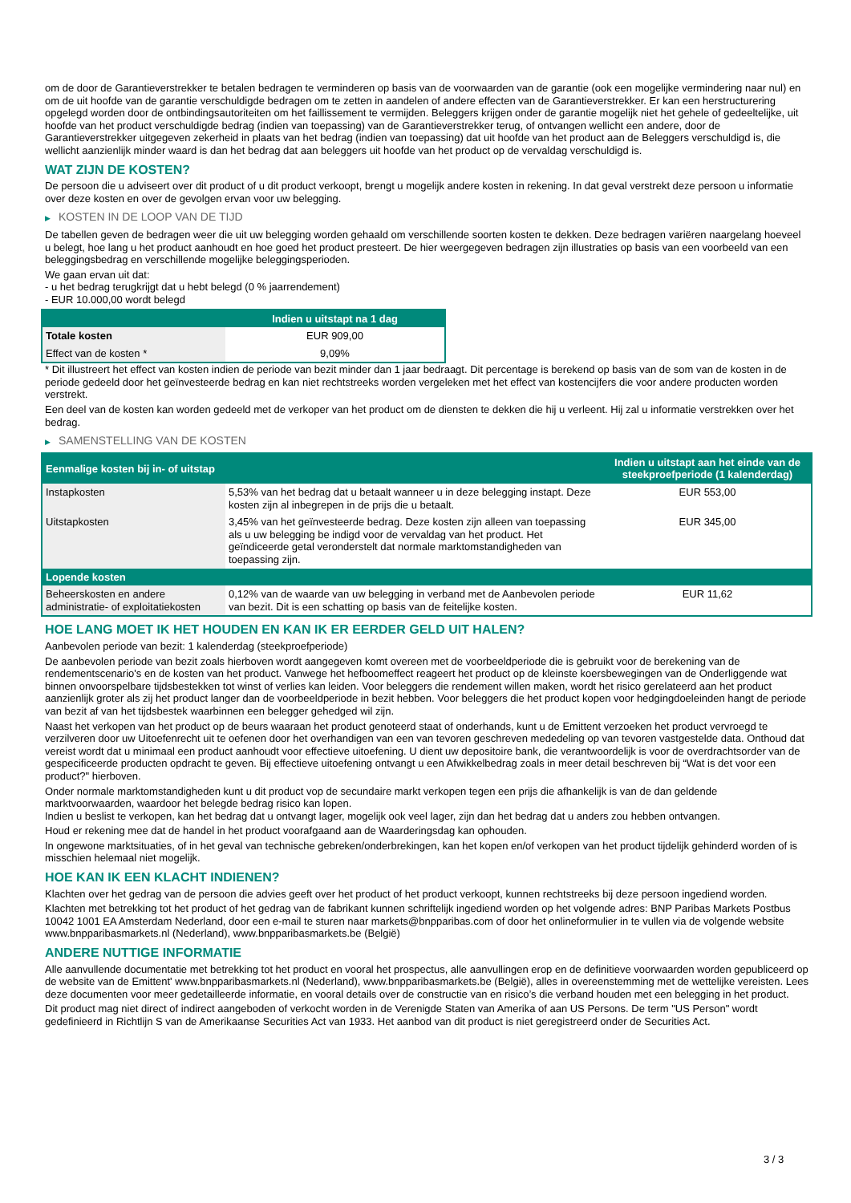om de door de Garantieverstrekker te betalen bedragen te verminderen op basis van de voorwaarden van de garantie (ook een mogelijke vermindering naar nul) en om de uit hoofde van de garantie verschuldigde bedragen om te zetten in aandelen of andere effecten van de Garantieverstrekker. Er kan een herstructurering opgelegd worden door de ontbindingsautoriteiten om het faillissement te vermijden. Beleggers krijgen onder de garantie mogelijk niet het gehele of gedeeltelijke, uit hoofde van het product verschuldigde bedrag (indien van toepassing) van de Garantieverstrekker terug, of ontvangen wellicht een andere, door de Garantieverstrekker uitgegeven zekerheid in plaats van het bedrag (indien van toepassing) dat uit hoofde van het product aan de Beleggers verschuldigd is, die wellicht aanzienlijk minder waard is dan het bedrag dat aan beleggers uit hoofde van het product op de vervaldag verschuldigd is.
WAT ZIJN DE KOSTEN?
De persoon die u adviseert over dit product of u dit product verkoopt, brengt u mogelijk andere kosten in rekening. In dat geval verstrekt deze persoon u informatie over deze kosten en over de gevolgen ervan voor uw belegging.
▶ KOSTEN IN DE LOOP VAN DE TIJD
De tabellen geven de bedragen weer die uit uw belegging worden gehaald om verschillende soorten kosten te dekken. Deze bedragen variëren naargelang hoeveel u belegt, hoe lang u het product aanhoudt en hoe goed het product presteert. De hier weergegeven bedragen zijn illustraties op basis van een voorbeeld van een beleggingsbedrag en verschillende mogelijke beleggingsperioden.
We gaan ervan uit dat:
- u het bedrag terugkrijgt dat u hebt belegd (0 % jaarrendement)
- EUR 10.000,00 wordt belegd
| | Indien u uitstapt na 1 dag |
| --- | --- |
| Totale kosten | EUR 909,00 |
| Effect van de kosten * | 9,09% |
* Dit illustreert het effect van kosten indien de periode van bezit minder dan 1 jaar bedraagt. Dit percentage is berekend op basis van de som van de kosten in de periode gedeeld door het geïnvesteerde bedrag en kan niet rechtstreeks worden vergeleken met het effect van kostencijfers die voor andere producten worden verstrekt.
Een deel van de kosten kan worden gedeeld met de verkoper van het product om de diensten te dekken die hij u verleent. Hij zal u informatie verstrekken over het bedrag.
▶ SAMENSTELLING VAN DE KOSTEN
| Eenmalige kosten bij in- of uitstap | | Indien u uitstapt aan het einde van de steekproefperiode (1 kalenderdag) |
| --- | --- | --- |
| Instapkosten | 5,53% van het bedrag dat u betaalt wanneer u in deze belegging instapt. Deze kosten zijn al inbegrepen in de prijs die u betaalt. | EUR 553,00 |
| Uitstapkosten | 3,45% van het geïnvesteerde bedrag. Deze kosten zijn alleen van toepassing als u uw belegging be indigd voor de vervaldag van het product. Het geïndiceerde getal veronderstelt dat normale marktomstandigheden van toepassing zijn. | EUR 345,00 |
| Lopende kosten | | |
| Beheerskosten en andere administratie- of exploitatiekosten | 0,12% van de waarde van uw belegging in verband met de Aanbevolen periode van bezit. Dit is een schatting op basis van de feitelijke kosten. | EUR 11,62 |
HOE LANG MOET IK HET HOUDEN EN KAN IK ER EERDER GELD UIT HALEN?
Aanbevolen periode van bezit: 1 kalenderdag (steekproefperiode)
De aanbevolen periode van bezit zoals hierboven wordt aangegeven komt overeen met de voorbeeldperiode die is gebruikt voor de berekening van de rendementscenario's en de kosten van het product. Vanwege het hefboomeffect reageert het product op de kleinste koersbewegingen van de Onderliggende wat binnen onvoorspelbare tijdsbestekken tot winst of verlies kan leiden. Voor beleggers die rendement willen maken, wordt het risico gerelateerd aan het product aanzienlijk groter als zij het product langer dan de voorbeeldperiode in bezit hebben. Voor beleggers die het product kopen voor hedgingdoeleinden hangt de periode van bezit af van het tijdsbestek waarbinnen een belegger gehedged wil zijn.
Naast het verkopen van het product op de beurs waaraan het product genoteerd staat of onderhands, kunt u de Emittent verzoeken het product vervroegd te verzilveren door uw Uitoefenrecht uit te oefenen door het overhandigen van een van tevoren geschreven mededeling op van tevoren vastgestelde data. Onthoud dat vereist wordt dat u minimaal een product aanhoudt voor effectieve uitoefening. U dient uw depositoire bank, die verantwoordelijk is voor de overdrachtsorder van de gespecificeerde producten opdracht te geven. Bij effectieve uitoefening ontvangt u een Afwikkelbedrag zoals in meer detail beschreven bij “Wat is det voor een product?" hierboven.
Onder normale marktomstandigheden kunt u dit product vop de secundaire markt verkopen tegen een prijs die afhankelijk is van de dan geldende marktvoorwaarden, waardoor het belegde bedrag risico kan lopen.
Indien u beslist te verkopen, kan het bedrag dat u ontvangt lager, mogelijk ook veel lager, zijn dan het bedrag dat u anders zou hebben ontvangen.
Houd er rekening mee dat de handel in het product voorafgaand aan de Waarderingsdag kan ophouden.
In ongewone marktsituaties, of in het geval van technische gebreken/onderbrekingen, kan het kopen en/of verkopen van het product tijdelijk gehinderd worden of is misschien helemaal niet mogelijk.
HOE KAN IK EEN KLACHT INDIENEN?
Klachten over het gedrag van de persoon die advies geeft over het product of het product verkoopt, kunnen rechtstreeks bij deze persoon ingediend worden.
Klachten met betrekking tot het product of het gedrag van de fabrikant kunnen schriftelijk ingediend worden op het volgende adres: BNP Paribas Markets Postbus 10042 1001 EA Amsterdam Nederland, door een e-mail te sturen naar markets@bnpparibas.com of door het onlineformulier in te vullen via de volgende website www.bnpparibasmarkets.nl (Nederland), www.bnpparibasmarkets.be (België)
ANDERE NUTTIGE INFORMATIE
Alle aanvullende documentatie met betrekking tot het product en vooral het prospectus, alle aanvullingen erop en de definitieve voorwaarden worden gepubliceerd op de website van de Emittent' www.bnpparibasmarkets.nl (Nederland), www.bnpparibasmarkets.be (België), alles in overeenstemming met de wettelijke vereisten. Lees deze documenten voor meer gedetailleerde informatie, en vooral details over de constructie van en risico’s die verband houden met een belegging in het product.
Dit product mag niet direct of indirect aangeboden of verkocht worden in de Verenigde Staten van Amerika of aan US Persons. De term "US Person" wordt gedefinieerd in Richtlijn S van de Amerikaanse Securities Act van 1933. Het aanbod van dit product is niet geregistreerd onder de Securities Act.
3 / 3